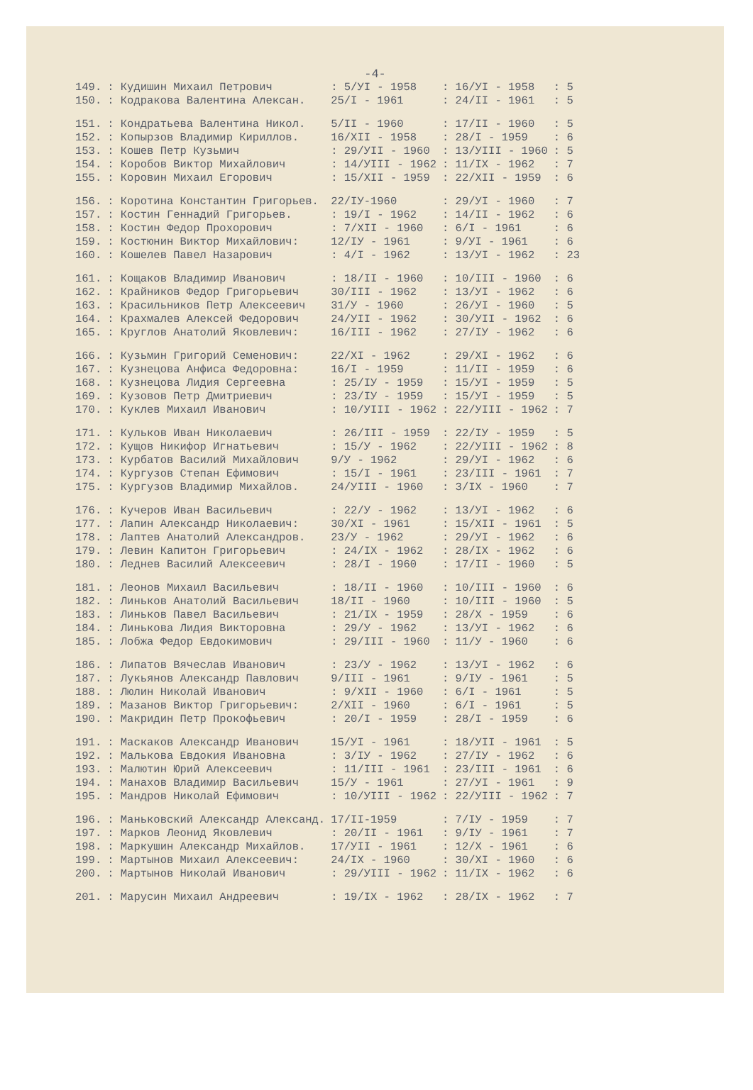-4-
| 149. | : Кудишин Михаил Петрович | : 5/УI - 1958 | : 16/УI - 1958 | : 5 |
| 150. | : Кодракова Валентина Алексан. | 25/I - 1961 | : 24/II - 1961 | : 5 |
| 151. | : Кондратьева Валентина Никол. | 5/II - 1960 | : 17/II - 1960 | : 5 |
| 152. | : Копырзов Владимир Кириллов. | 16/XII - 1958 | : 28/I - 1959 | : 6 |
| 153. | : Кошев Петр Кузьмич | : 29/УII - 1960 | : 13/УIII - 1960 | : 5 |
| 154. | : Коробов Виктор Михайлович | : 14/УIII - 1962 | : 11/IX - 1962 | : 7 |
| 155. | : Коровин Михаил Егорович | : 15/XII - 1959 | : 22/XII - 1959 | : 6 |
| 156. | : Коротина Константин Григорьев. | 22/IУ-1960 | : 29/УI - 1960 | : 7 |
| 157. | : Костин Геннадий Григорьев. | : 19/I - 1962 | : 14/II - 1962 | : 6 |
| 158. | : Костин Федор Прохорович | : 7/XII - 1960 | : 6/I - 1961 | : 6 |
| 159. | : Костюнин Виктор Михайлович: | 12/IУ - 1961 | : 9/УI - 1961 | : 6 |
| 160. | : Кошелев Павел Назарович | : 4/I - 1962 | : 13/УI - 1962 | : 23 |
| 161. | : Кощаков Владимир Иванович | : 18/II - 1960 | : 10/III - 1960 | : 6 |
| 162. | : Крайников Федор Григорьевич | 30/III - 1962 | : 13/УI - 1962 | : 6 |
| 163. | : Красильников Петр Алексеевич | 31/У - 1960 | : 26/УI - 1960 | : 5 |
| 164. | : Крахмалев Алексей Федорович | 24/УII - 1962 | : 30/УII - 1962 | : 6 |
| 165. | : Круглов Анатолий Яковлевич: | 16/III - 1962 | : 27/IУ - 1962 | : 6 |
| 166. | : Кузьмин Григорий Семенович: | 22/XI - 1962 | : 29/XI - 1962 | : 6 |
| 167. | : Кузнецова Анфиса Федоровна: | 16/I - 1959 | : 11/II - 1959 | : 6 |
| 168. | : Кузнецова Лидия Сергеевна | : 25/IУ - 1959 | : 15/УI - 1959 | : 5 |
| 169. | : Кузовов Петр Дмитриевич | : 23/IУ - 1959 | : 15/УI - 1959 | : 5 |
| 170. | : Куклев Михаил Иванович | : 10/УIII - 1962 | : 22/УIII - 1962 | : 7 |
| 171. | : Кульков Иван Николаевич | : 26/III - 1959 | : 22/IУ - 1959 | : 5 |
| 172. | : Кущов Никифор Игнатьевич | : 15/У - 1962 | : 22/УIII - 1962 | : 8 |
| 173. | : Курбатов Василий Михайлович | 9/У - 1962 | : 29/УI - 1962 | : 6 |
| 174. | : Кургузов Степан Ефимович | : 15/I - 1961 | : 23/III - 1961 | : 7 |
| 175. | : Кургузов Владимир Михайлов. | 24/УIII - 1960 | : 3/IX - 1960 | : 7 |
| 176. | : Кучеров Иван Васильевич | : 22/У - 1962 | : 13/УI - 1962 | : 6 |
| 177. | : Лапин Александр Николаевич: | 30/XI - 1961 | : 15/XII - 1961 | : 5 |
| 178. | : Лаптев Анатолий Александров. | 23/У - 1962 | : 29/УI - 1962 | : 6 |
| 179. | : Левин Капитон Григорьевич | : 24/IX - 1962 | : 28/IX - 1962 | : 6 |
| 180. | : Леднев Василий Алексеевич | : 28/I - 1960 | : 17/II - 1960 | : 5 |
| 181. | : Леонов Михаил Васильевич | : 18/II - 1960 | : 10/III - 1960 | : 6 |
| 182. | : Линьков Анатолий Васильевич | 18/II - 1960 | : 10/III - 1960 | : 5 |
| 183. | : Линьков Павел Васильевич | : 21/IX - 1959 | : 28/X - 1959 | : 6 |
| 184. | : Линькова Лидия Викторовна | : 29/У - 1962 | : 13/УI - 1962 | : 6 |
| 185. | : Лобжа Федор Евдокимович | : 29/III - 1960 | : 11/У - 1960 | : 6 |
| 186. | : Липатов Вячеслав Иванович | : 23/У - 1962 | : 13/УI - 1962 | : 6 |
| 187. | : Лукьянов Александр Павлович | 9/III - 1961 | : 9/IУ - 1961 | : 5 |
| 188. | : Люлин Николай Иванович | : 9/XII - 1960 | : 6/I - 1961 | : 5 |
| 189. | : Мазанов Виктор Григорьевич: | 2/XII - 1960 | : 6/I - 1961 | : 5 |
| 190. | : Макридин Петр Прокофьевич | : 20/I - 1959 | : 28/I - 1959 | : 6 |
| 191. | : Маскаков Александр Иванович | 15/УI - 1961 | : 18/УII - 1961 | : 5 |
| 192. | : Малькова Евдокия Ивановна | : 3/IУ - 1962 | : 27/IУ - 1962 | : 6 |
| 193. | : Малютин Юрий Алексеевич | : 11/III - 1961 | : 23/III - 1961 | : 6 |
| 194. | : Манахов Владимир Васильевич | 15/У - 1961 | : 27/УI - 1961 | : 9 |
| 195. | : Мандров Николай Ефимович | : 10/УIII - 1962 | : 22/УIII - 1962 | : 7 |
| 196. | : Маньковский Александр Александ. | 17/II-1959 | : 7/IУ - 1959 | : 7 |
| 197. | : Марков Леонид Яковлевич | : 20/II - 1961 | : 9/IУ - 1961 | : 7 |
| 198. | : Маркушин Александр Михайлов. | 17/УII - 1961 | : 12/X - 1961 | : 6 |
| 199. | : Мартынов Михаил Алексеевич: | 24/IX - 1960 | : 30/XI - 1960 | : 6 |
| 200. | : Мартынов Николай Иванович | : 29/УIII - 1962 | : 11/IX - 1962 | : 6 |
| 201. | : Марусин Михаил Андреевич | : 19/IX - 1962 | : 28/IX - 1962 | : 7 |